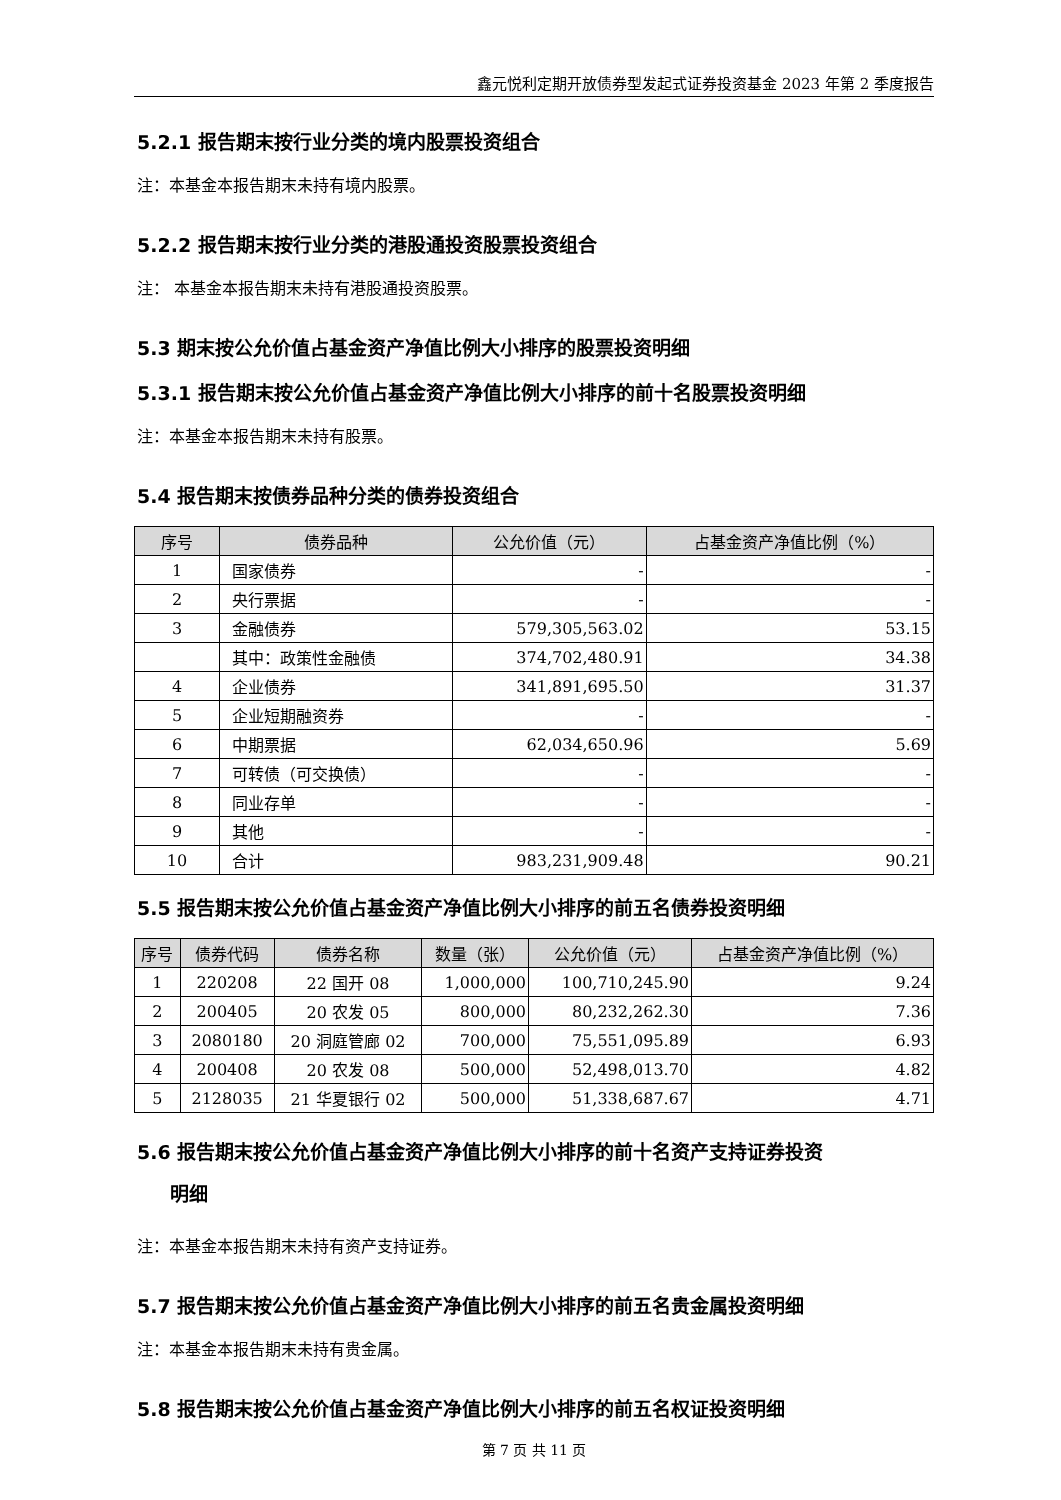鑫元悦利定期开放债券型发起式证券投资基金 2023 年第 2 季度报告
5.2.1 报告期末按行业分类的境内股票投资组合
注：本基金本报告期末未持有境内股票。
5.2.2 报告期末按行业分类的港股通投资股票投资组合
注： 本基金本报告期末未持有港股通投资股票。
5.3 期末按公允价值占基金资产净值比例大小排序的股票投资明细
5.3.1 报告期末按公允价值占基金资产净值比例大小排序的前十名股票投资明细
注：本基金本报告期末未持有股票。
5.4 报告期末按债券品种分类的债券投资组合
| 序号 | 债券品种 | 公允价值（元） | 占基金资产净值比例（%） |
| --- | --- | --- | --- |
| 1 | 国家债券 | - | - |
| 2 | 央行票据 | - | - |
| 3 | 金融债券 | 579,305,563.02 | 53.15 |
| | 其中：政策性金融债 | 374,702,480.91 | 34.38 |
| 4 | 企业债券 | 341,891,695.50 | 31.37 |
| 5 | 企业短期融资券 | - | - |
| 6 | 中期票据 | 62,034,650.96 | 5.69 |
| 7 | 可转债（可交换债） | - | - |
| 8 | 同业存单 | - | - |
| 9 | 其他 | - | - |
| 10 | 合计 | 983,231,909.48 | 90.21 |
5.5 报告期末按公允价值占基金资产净值比例大小排序的前五名债券投资明细
| 序号 | 债券代码 | 债券名称 | 数量（张） | 公允价值（元） | 占基金资产净值比例（%） |
| --- | --- | --- | --- | --- | --- |
| 1 | 220208 | 22 国开 08 | 1,000,000 | 100,710,245.90 | 9.24 |
| 2 | 200405 | 20 农发 05 | 800,000 | 80,232,262.30 | 7.36 |
| 3 | 2080180 | 20 洞庭管廊 02 | 700,000 | 75,551,095.89 | 6.93 |
| 4 | 200408 | 20 农发 08 | 500,000 | 52,498,013.70 | 4.82 |
| 5 | 2128035 | 21 华夏银行 02 | 500,000 | 51,338,687.67 | 4.71 |
5.6 报告期末按公允价值占基金资产净值比例大小排序的前十名资产支持证券投资
明细
注：本基金本报告期末未持有资产支持证券。
5.7 报告期末按公允价值占基金资产净值比例大小排序的前五名贵金属投资明细
注：本基金本报告期末未持有贵金属。
5.8 报告期末按公允价值占基金资产净值比例大小排序的前五名权证投资明细
第 7 页 共 11 页